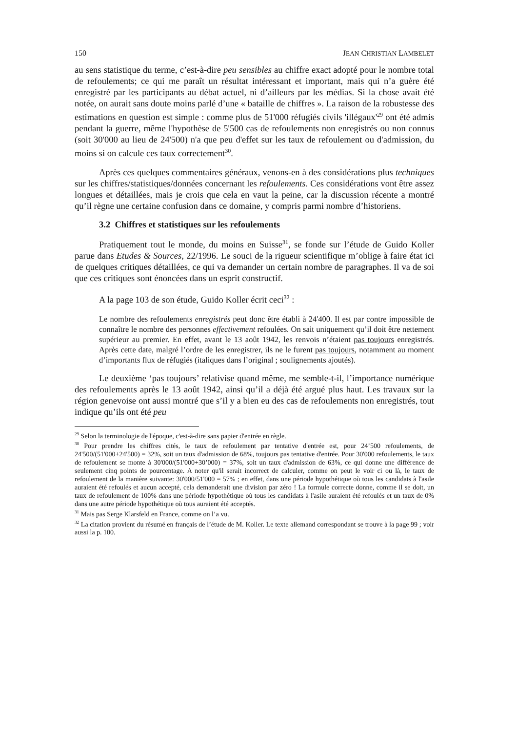150 JEAN CHRISTIAN LAMBELET
au sens statistique du terme, c’est-à-dire peu sensibles au chiffre exact adopté pour le nombre total de refoulements; ce qui me paraît un résultat intéressant et important, mais qui n’a guère été enregistré par les participants au débat actuel, ni d’ailleurs par les médias. Si la chose avait été notée, on aurait sans doute moins parlé d’une « bataille de chiffres ». La raison de la robustesse des estimations en question est simple : comme plus de 51'000 réfugiés civils 'illégaux'<sup>29</sup> ont été admis pendant la guerre, même l'hypothèse de 5'500 cas de refoulements non enregistrés ou non connus (soit 30'000 au lieu de 24'500) n'a que peu d'effet sur les taux de refoulement ou d'admission, du moins si on calcule ces taux correctement<sup>30</sup>.
Après ces quelques commentaires généraux, venons-en à des considérations plus techniques sur les chiffres/statistiques/données concernant les refoulements. Ces considérations vont être assez longues et détaillées, mais je crois que cela en vaut la peine, car la discussion récente a montré qu’il règne une certaine confusion dans ce domaine, y compris parmi nombre d’historiens.
3.2 Chiffres et statistiques sur les refoulements
Pratiquement tout le monde, du moins en Suisse<sup>31</sup>, se fonde sur l’étude de Guido Koller parue dans Etudes & Sources, 22/1996. Le souci de la rigueur scientifique m’oblige à faire état ici de quelques critiques détaillées, ce qui va demander un certain nombre de paragraphes. Il va de soi que ces critiques sont énoncées dans un esprit constructif.
A la page 103 de son étude, Guido Koller écrit ceci<sup>32</sup> :
Le nombre des refoulements enregistrés peut donc être établi à 24'400. Il est par contre impossible de connaître le nombre des personnes effectivement refoulées. On sait uniquement qu’il doit être nettement supérieur au premier. En effet, avant le 13 août 1942, les renvois n’étaient pas toujours enregistrés. Après cette date, malgré l’ordre de les enregistrer, ils ne le furent pas toujours, notamment au moment d’importants flux de réfugiés (italiques dans l’original ; soulignements ajoutés).
Le deuxième ‘pas toujours’ relativise quand même, me semble-t-il, l’importance numérique des refoulements après le 13 août 1942, ainsi qu’il a déjà été argué plus haut. Les travaux sur la région genevoise ont aussi montré que s’il y a bien eu des cas de refoulements non enregistrés, tout indique qu’ils ont été peu
<sup>29</sup> Selon la terminologie de l'époque, c'est-à-dire sans papier d'entrée en règle.
<sup>30</sup> Pour prendre les chiffres cités, le taux de refoulement par tentative d'entrée est, pour 24’500 refoulements, de 24'500/(51'000+24'500) = 32%, soit un taux d'admission de 68%, toujours pas tentative d'entrée. Pour 30'000 refoulements, le taux de refoulement se monte à 30'000/(51'000+30’000) = 37%, soit un taux d'admission de 63%, ce qui donne une différence de seulement cinq points de pourcentage. A noter qu'il serait incorrect de calculer, comme on peut le voir ci ou là, le taux de refoulement de la manière suivante: 30'000/51'000 = 57% ; en effet, dans une période hypothétique où tous les candidats à l'asile auraient été refoulés et aucun accepté, cela demanderait une division par zéro ! La formule correcte donne, comme il se doit, un taux de refoulement de 100% dans une période hypothétique où tous les candidats à l'asile auraient été refoulés et un taux de 0% dans une autre période hypothétique où tous auraient été acceptés.
<sup>31</sup> Mais pas Serge Klarsfeld en France, comme on l’a vu.
<sup>32</sup> La citation provient du résumé en français de l’étude de M. Koller. Le texte allemand correspondant se trouve à la page 99 ; voir aussi la p. 100.